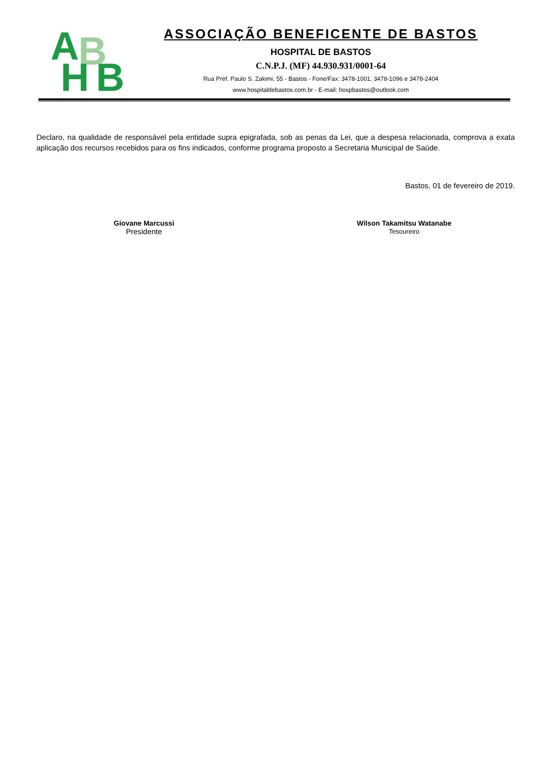A B
H B
ASSOCIAÇÃO BENEFICENTE DE BASTOS
HOSPITAL DE BASTOS
C.N.P.J. (MF) 44.930.931/0001-64
Rua Pref. Paulo S. Zakimi, 55 - Bastos - Fone/Fax: 3478-1001, 3478-1096 e 3478-2404
www.hospitaldebastos.com.br - E-mail: hospbastos@outlook.com
Declaro, na qualidade de responsável pela entidade supra epigrafada, sob as penas da Lei, que a despesa relacionada, comprova a exata aplicação dos recursos recebidos para os fins indicados, conforme programa proposto a Secretaria Municipal de Saúde.
Bastos, 01 de fevereiro de 2019.
Giovane Marcussi
Presidente
Wilson Takamitsu Watanabe
Tesoureiro